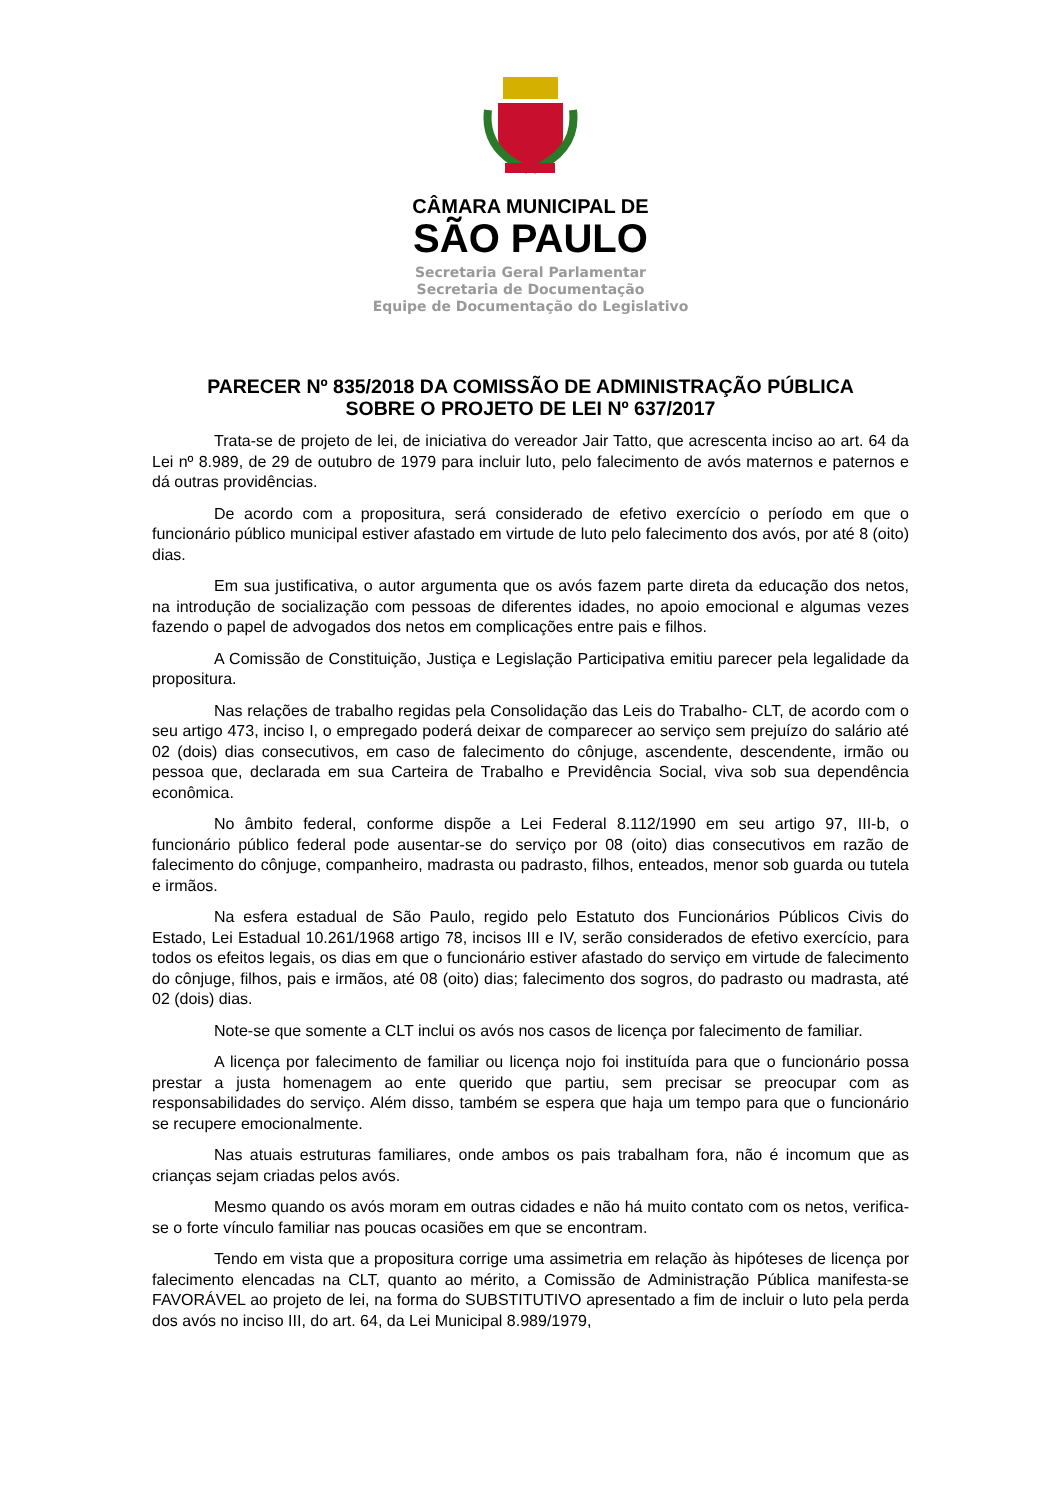CÂMARA MUNICIPAL DE
SÃO PAULO
Secretaria Geral Parlamentar
Secretaria de Documentação
Equipe de Documentação do Legislativo
PARECER Nº 835/2018 DA COMISSÃO DE ADMINISTRAÇÃO PÚBLICA
SOBRE O PROJETO DE LEI Nº 637/2017
Trata-se de projeto de lei, de iniciativa do vereador Jair Tatto, que acrescenta inciso ao art. 64 da Lei nº 8.989, de 29 de outubro de 1979 para incluir luto, pelo falecimento de avós maternos e paternos e dá outras providências.
De acordo com a propositura, será considerado de efetivo exercício o período em que o funcionário público municipal estiver afastado em virtude de luto pelo falecimento dos avós, por até 8 (oito) dias.
Em sua justificativa, o autor argumenta que os avós fazem parte direta da educação dos netos, na introdução de socialização com pessoas de diferentes idades, no apoio emocional e algumas vezes fazendo o papel de advogados dos netos em complicações entre pais e filhos.
A Comissão de Constituição, Justiça e Legislação Participativa emitiu parecer pela legalidade da propositura.
Nas relações de trabalho regidas pela Consolidação das Leis do Trabalho- CLT, de acordo com o seu artigo 473, inciso I, o empregado poderá deixar de comparecer ao serviço sem prejuízo do salário até 02 (dois) dias consecutivos, em caso de falecimento do cônjuge, ascendente, descendente, irmão ou pessoa que, declarada em sua Carteira de Trabalho e Previdência Social, viva sob sua dependência econômica.
No âmbito federal, conforme dispõe a Lei Federal 8.112/1990 em seu artigo 97, III-b, o funcionário público federal pode ausentar-se do serviço por 08 (oito) dias consecutivos em razão de falecimento do cônjuge, companheiro, madrasta ou padrasto, filhos, enteados, menor sob guarda ou tutela e irmãos.
Na esfera estadual de São Paulo, regido pelo Estatuto dos Funcionários Públicos Civis do Estado, Lei Estadual 10.261/1968 artigo 78, incisos III e IV, serão considerados de efetivo exercício, para todos os efeitos legais, os dias em que o funcionário estiver afastado do serviço em virtude de falecimento do cônjuge, filhos, pais e irmãos, até 08 (oito) dias; falecimento dos sogros, do padrasto ou madrasta, até 02 (dois) dias.
Note-se que somente a CLT inclui os avós nos casos de licença por falecimento de familiar.
A licença por falecimento de familiar ou licença nojo foi instituída para que o funcionário possa prestar a justa homenagem ao ente querido que partiu, sem precisar se preocupar com as responsabilidades do serviço. Além disso, também se espera que haja um tempo para que o funcionário se recupere emocionalmente.
Nas atuais estruturas familiares, onde ambos os pais trabalham fora, não é incomum que as crianças sejam criadas pelos avós.
Mesmo quando os avós moram em outras cidades e não há muito contato com os netos, verifica-se o forte vínculo familiar nas poucas ocasiões em que se encontram.
Tendo em vista que a propositura corrige uma assimetria em relação às hipóteses de licença por falecimento elencadas na CLT, quanto ao mérito, a Comissão de Administração Pública manifesta-se FAVORÁVEL ao projeto de lei, na forma do SUBSTITUTIVO apresentado a fim de incluir o luto pela perda dos avós no inciso III, do art. 64, da Lei Municipal 8.989/1979,